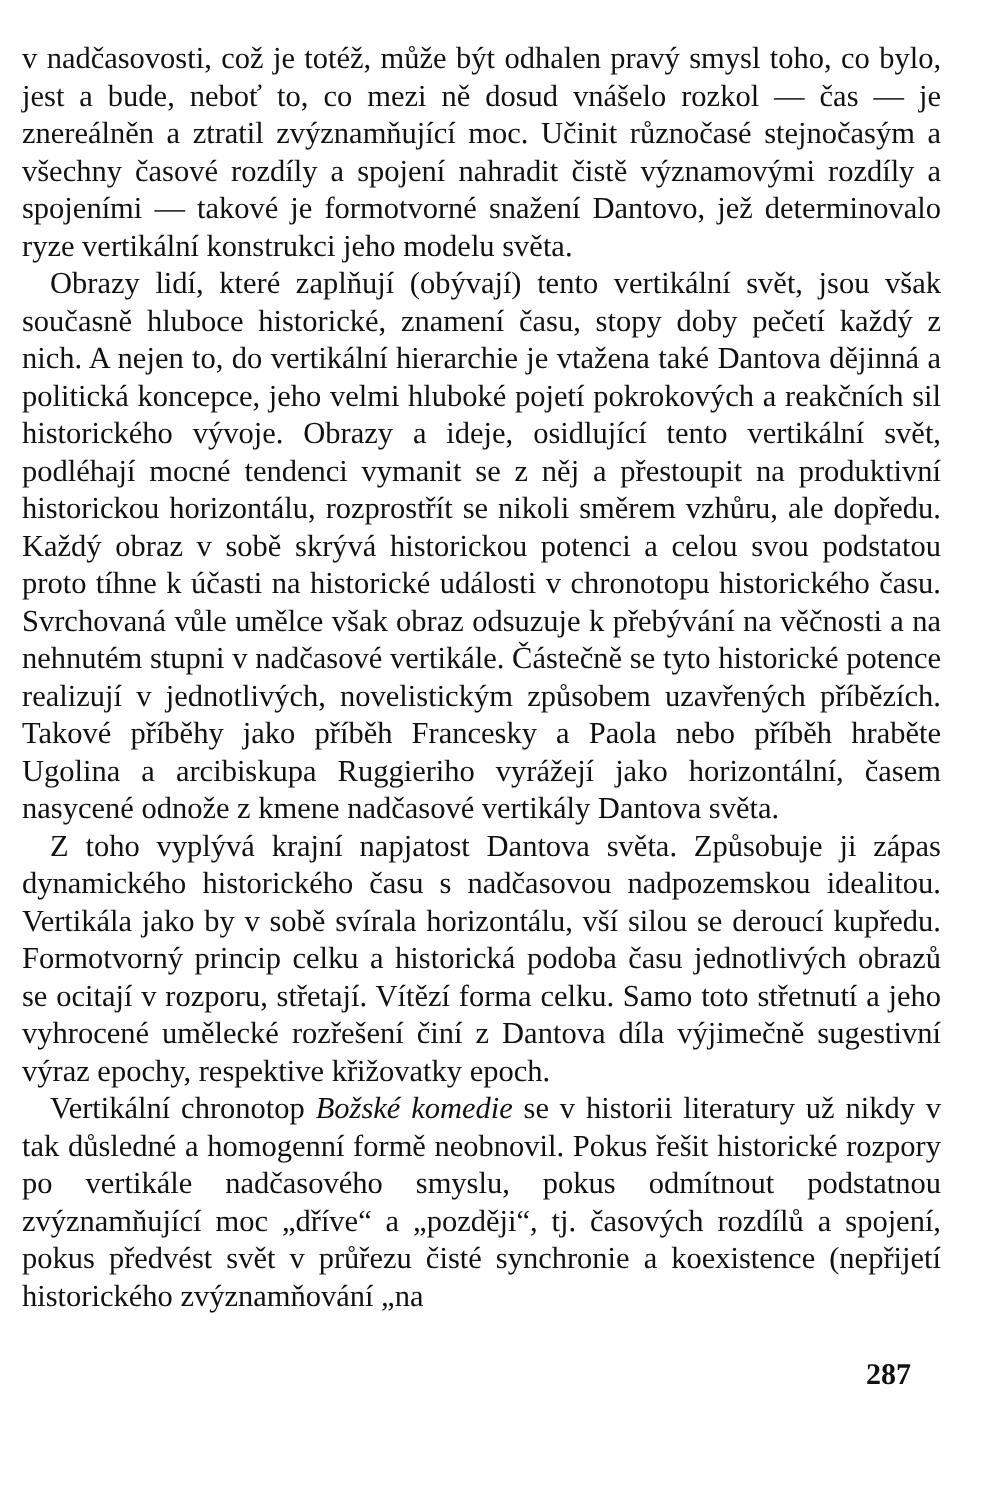v nadčasovosti, což je totéž, může být odhalen pravý smysl toho, co bylo, jest a bude, neboť to, co mezi ně dosud vnášelo rozkol — čas — je znereálněn a ztratil zvýznamňující moc. Učinit různočasé stejnočasým a všechny časové rozdíly a spojení nahradit čistě významovými rozdíly a spojeními — takové je formotvorné snažení Dantovo, jež determinovalo ryze vertikální konstrukci jeho modelu světa.
Obrazy lidí, které zaplňují (obývají) tento vertikální svět, jsou však současně hluboce historické, znamení času, stopy doby pečetí každý z nich. A nejen to, do vertikální hierarchie je vtažena také Dantova dějinná a politická koncepce, jeho velmi hluboké pojetí pokrokových a reakčních sil historického vývoje. Obrazy a ideje, osidlující tento vertikální svět, podléhají mocné tendenci vymanit se z něj a přestoupit na produktivní historickou horizontálu, rozprostřít se nikoli směrem vzhůru, ale dopředu. Každý obraz v sobě skrývá historickou potenci a celou svou podstatou proto tíhne k účasti na historické události v chronotopu historického času. Svrchovaná vůle umělce však obraz odsuzuje k přebývání na věčnosti a na nehnutém stupni v nadčasové vertikále. Částečně se tyto historické potence realizují v jednotlivých, novelistickým způsobem uzavřených příbězích. Takové příběhy jako příběh Francesky a Paola nebo příběh hraběte Ugolina a arcibiskupa Ruggieriho vyrážejí jako horizontální, časem nasycené odnože z kmene nadčasové vertikály Dantova světa.
Z toho vyplývá krajní napjatost Dantova světa. Způsobuje ji zápas dynamického historického času s nadčasovou nadpozemskou idealitou. Vertikála jako by v sobě svírala horizontálu, vší silou se deroucí kupředu. Formotvorný princip celku a historická podoba času jednotlivých obrazů se ocitají v rozporu, střetají. Vítězí forma celku. Samo toto střetnutí a jeho vyhrocené umělecké rozřešení činí z Dantova díla výjimečně sugestivní výraz epochy, respektive křižovatky epoch.
Vertikální chronotop Božské komedie se v historii literatury už nikdy v tak důsledné a homogenní formě neobnovil. Pokus řešit historické rozpory po vertikále nadčasového smyslu, pokus odmítnout podstatnou zvýznamňující moc „dříve“ a „později“, tj. časových rozdílů a spojení, pokus předvést svět v průřezu čisté synchronie a koexistence (nepřijetí historického zvýznamňování „na
287